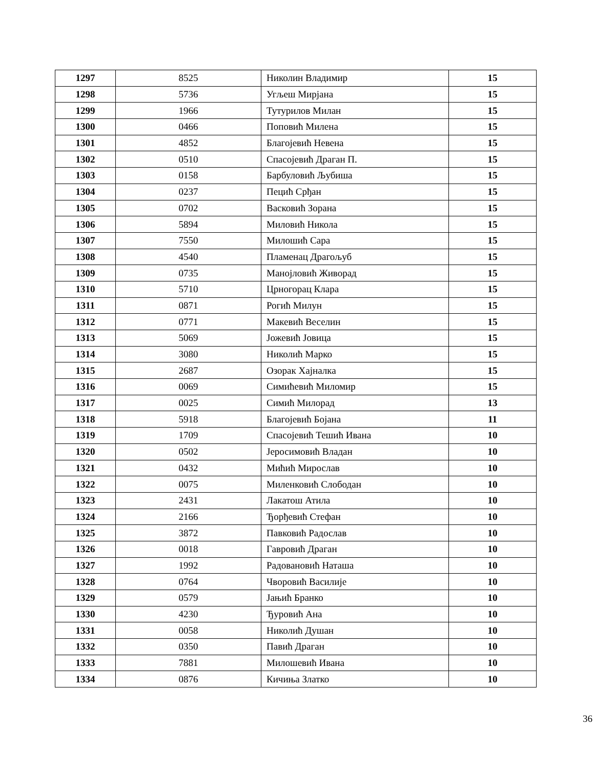| 1297 | 8525 | Николин Владимир | 15 |
| 1298 | 5736 | Угљеш Мирјана | 15 |
| 1299 | 1966 | Тутурилов Милан | 15 |
| 1300 | 0466 | Поповић Милена | 15 |
| 1301 | 4852 | Благојевић Невена | 15 |
| 1302 | 0510 | Спасојевић Драган П. | 15 |
| 1303 | 0158 | Барбуловић Љубиша | 15 |
| 1304 | 0237 | Пецић Срђан | 15 |
| 1305 | 0702 | Васковић Зорана | 15 |
| 1306 | 5894 | Миловић Никола | 15 |
| 1307 | 7550 | Милошић Сара | 15 |
| 1308 | 4540 | Пламенац Драгољуб | 15 |
| 1309 | 0735 | Манојловић Живорад | 15 |
| 1310 | 5710 | Црногорац Клара | 15 |
| 1311 | 0871 | Рогић Милун | 15 |
| 1312 | 0771 | Макевић Веселин | 15 |
| 1313 | 5069 | Јожевић Јовица | 15 |
| 1314 | 3080 | Николић Марко | 15 |
| 1315 | 2687 | Озорак Хајналка | 15 |
| 1316 | 0069 | Симићевић Миломир | 15 |
| 1317 | 0025 | Симић Милорад | 13 |
| 1318 | 5918 | Благојевић Бојана | 11 |
| 1319 | 1709 | Спасојевић Тешић Ивана | 10 |
| 1320 | 0502 | Јеросимовић Владан | 10 |
| 1321 | 0432 | Мићић Мирослав | 10 |
| 1322 | 0075 | Миленковић Слободан | 10 |
| 1323 | 2431 | Лакатош Атила | 10 |
| 1324 | 2166 | Ђорђевић Стефан | 10 |
| 1325 | 3872 | Павковић Радослав | 10 |
| 1326 | 0018 | Гавровић Драган | 10 |
| 1327 | 1992 | Радовановић Наташа | 10 |
| 1328 | 0764 | Чворовић Василије | 10 |
| 1329 | 0579 | Јањић Бранко | 10 |
| 1330 | 4230 | Ђуровић Ана | 10 |
| 1331 | 0058 | Николић Душан | 10 |
| 1332 | 0350 | Павић Драган | 10 |
| 1333 | 7881 | Милошевић Ивана | 10 |
| 1334 | 0876 | Кичиња Златко | 10 |
36